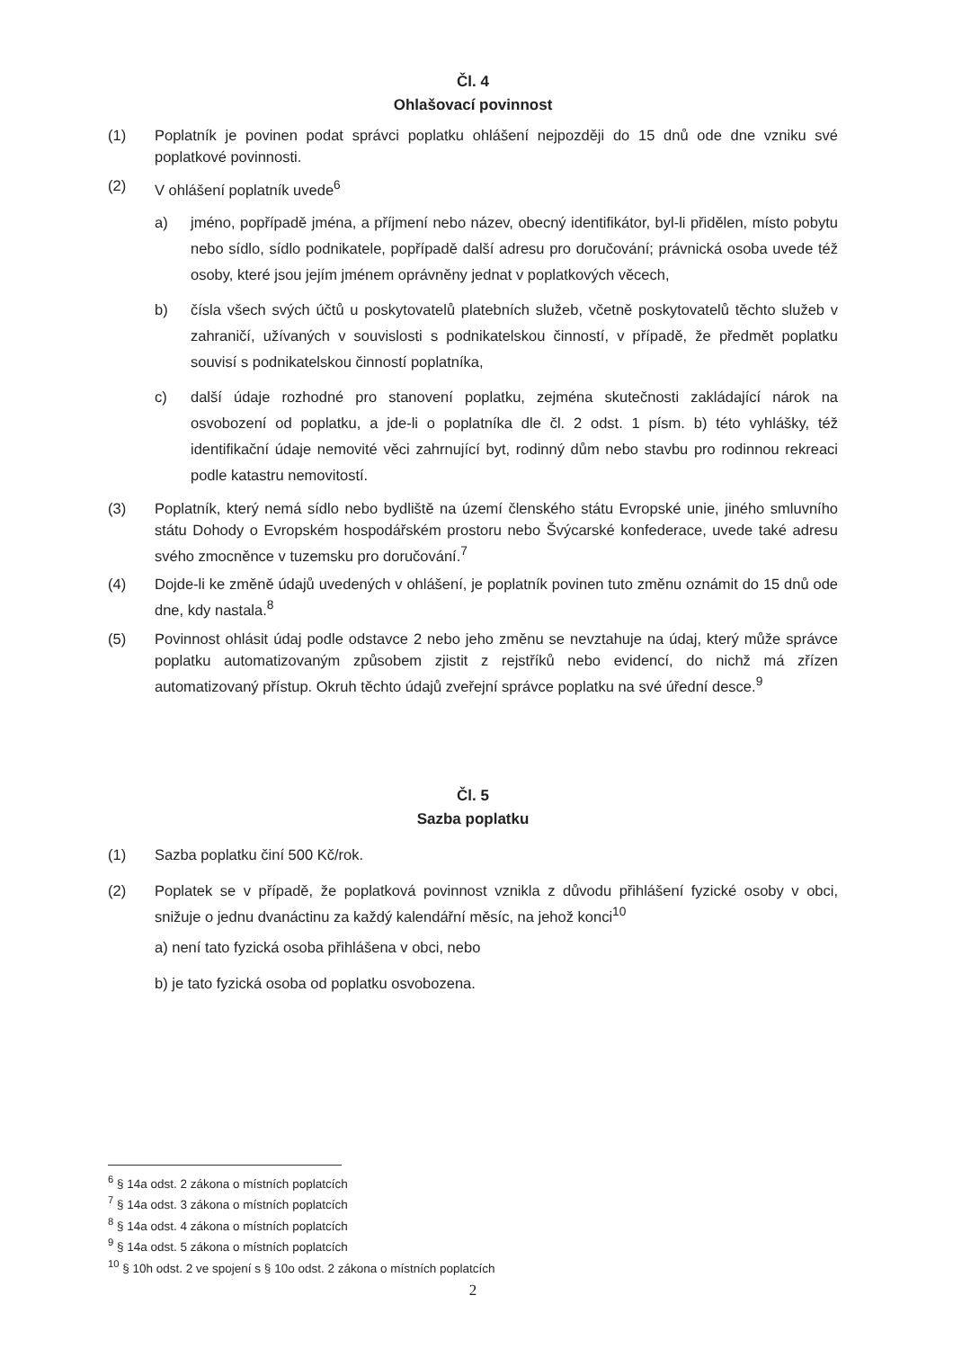Čl. 4
Ohlašovací povinnost
(1) Poplatník je povinen podat správci poplatku ohlášení nejpozději do 15 dnů ode dne vzniku své poplatkové povinnosti.
(2) V ohlášení poplatník uvede<sup>6</sup>
a) jméno, popřípadě jména, a příjmení nebo název, obecný identifikátor, byl-li přidělen, místo pobytu nebo sídlo, sídlo podnikatele, popřípadě další adresu pro doručování; právnická osoba uvede též osoby, které jsou jejím jménem oprávněny jednat v poplatkových věcech,
b) čísla všech svých účtů u poskytovatelů platebních služeb, včetně poskytovatelů těchto služeb v zahraničí, užívaných v souvislosti s podnikatelskou činností, v případě, že předmět poplatku souvisí s podnikatelskou činností poplatníka,
c) další údaje rozhodné pro stanovení poplatku, zejména skutečnosti zakládající nárok na osvobození od poplatku, a jde-li o poplatníka dle čl. 2 odst. 1 písm. b) této vyhlášky, též identifikační údaje nemovité věci zahrnující byt, rodinný dům nebo stavbu pro rodinnou rekreaci podle katastru nemovitostí.
(3) Poplatník, který nemá sídlo nebo bydliště na území členského státu Evropské unie, jiného smluvního státu Dohody o Evropském hospodářském prostoru nebo Švýcarské konfederace, uvede také adresu svého zmocněnce v tuzemsku pro doručování.<sup>7</sup>
(4) Dojde-li ke změně údajů uvedených v ohlášení, je poplatník povinen tuto změnu oznámit do 15 dnů ode dne, kdy nastala.<sup>8</sup>
(5) Povinnost ohlásit údaj podle odstavce 2 nebo jeho změnu se nevztahuje na údaj, který může správce poplatku automatizovaným způsobem zjistit z rejstříků nebo evidencí, do nichž má zřízen automatizovaný přístup. Okruh těchto údajů zveřejní správce poplatku na své úřední desce.<sup>9</sup>
Čl. 5
Sazba poplatku
(1) Sazba poplatku činí 500 Kč/rok.
(2) Poplatek se v případě, že poplatková povinnost vznikla z důvodu přihlášení fyzické osoby v obci, snižuje o jednu dvanáctinu za každý kalendářní měsíc, na jehož konci<sup>10</sup>
a) není tato fyzická osoba přihlášena v obci, nebo
b) je tato fyzická osoba od poplatku osvobozena.
<sup>6</sup> § 14a odst. 2 zákona o místních poplatcích
<sup>7</sup> § 14a odst. 3 zákona o místních poplatcích
<sup>8</sup> § 14a odst. 4 zákona o místních poplatcích
<sup>9</sup> § 14a odst. 5 zákona o místních poplatcích
<sup>10</sup> § 10h odst. 2 ve spojení s § 10o odst. 2 zákona o místních poplatcích
2